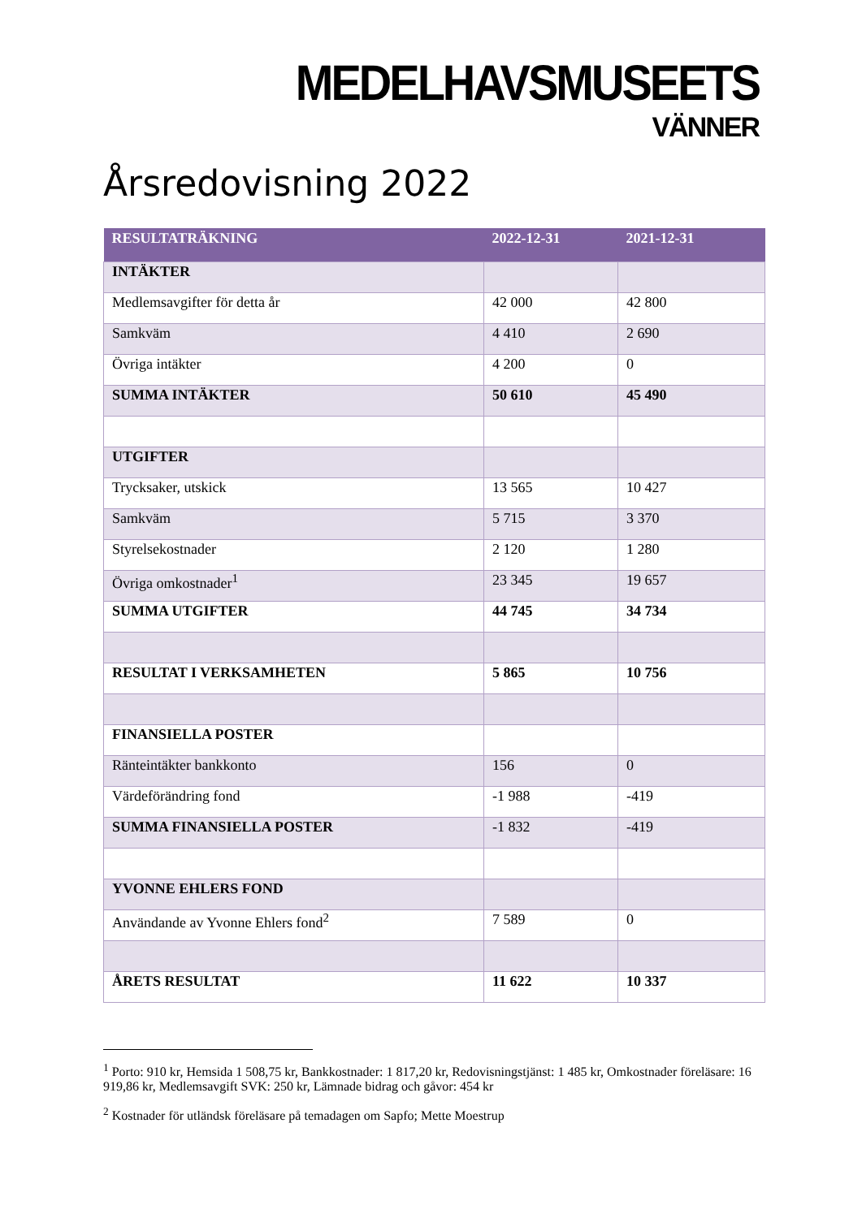MEDELHAVSMUSEETS
VÄNNER
Årsredovisning 2022
| RESULTATRÄKNING | 2022-12-31 | 2021-12-31 |
| --- | --- | --- |
| INTÄKTER | | |
| Medlemsavgifter för detta år | 42 000 | 42 800 |
| Samkväm | 4 410 | 2 690 |
| Övriga intäkter | 4 200 | 0 |
| SUMMA INTÄKTER | 50 610 | 45 490 |
| UTGIFTER | | |
| Trycksaker, utskick | 13 565 | 10 427 |
| Samkväm | 5 715 | 3 370 |
| Styrelsekostnader | 2 120 | 1 280 |
| Övriga omkostnader<sup>1</sup> | 23 345 | 19 657 |
| SUMMA UTGIFTER | 44 745 | 34 734 |
| RESULTAT I VERKSAMHETEN | 5 865 | 10 756 |
| FINANSIELLA POSTER | | |
| Ränteintäkter bankkonto | 156 | 0 |
| Värdeförändring fond | -1 988 | -419 |
| SUMMA FINANSIELLA POSTER | -1 832 | -419 |
| YVONNE EHLERS FOND | | |
| Användande av Yvonne Ehlers fond<sup>2</sup> | 7 589 | 0 |
| ÅRETS RESULTAT | 11 622 | 10 337 |
<sup>1</sup> Porto: 910 kr, Hemsida 1 508,75 kr, Bankkostnader: 1 817,20 kr, Redovisningstjänst: 1 485 kr, Omkostnader föreläsare: 16 919,86 kr, Medlemsavgift SVK: 250 kr, Lämnade bidrag och gåvor: 454 kr
<sup>2</sup> Kostnader för utländsk föreläsare på temadagen om Sapfo; Mette Moestrup